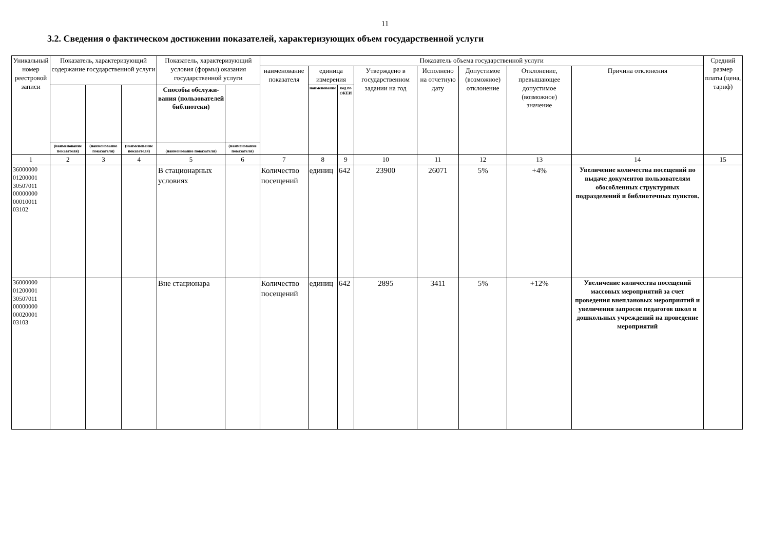11
3.2. Сведения о фактическом достижении показателей, характеризующих объем государственной услуги
| Уникальный номер реестровой записи | Показатель, характеризующий содержание государственной услуги | | | Показатель, характеризующий условия (формы) оказания государственной услуги | | Показатель объема государственной услуги | | | | | | | | Средний размер платы (цена, тариф) |
| --- | --- | --- | --- | --- | --- | --- | --- | --- | --- | --- | --- | --- | --- | --- |
| | | | | | | наименование показателя | единица измерения | | Утверждено в государственном задании на год | Исполнено на отчетную дату | Допустимое (возможное) отклонение | Отклонение, превышающее допустимое (возможное) значение | Причина отклонения | |
| | | | | Способы обслужи-вания (пользователей библиотеки) | | | наименование | код по ОКЕИ | | | | | | |
| | (наименование показателя) | (наименование показателя) | (наименование показателя) | (наименование показателя) | (наименование показателя) | | | | | | | | | |
| 1 | 2 | 3 | 4 | 5 | 6 | 7 | 8 | 9 | 10 | 11 | 12 | 13 | 14 | 15 |
| 36000000 01200001 30507011 00000000 00010011 03102 | | | | В стационарных условиях | | Количество посещений | единиц | 642 | 23900 | 26071 | 5% | +4% | Увеличение количества посещений по выдаче документов пользователям обособленных структурных подразделений и библиотечных пунктов. | |
| 36000000 01200001 30507011 00000000 00020001 03103 | | | | Вне стационара | | Количество посещений | единиц | 642 | 2895 | 3411 | 5% | +12% | Увеличение количества посещений массовых мероприятий за счет проведения внеплановых мероприятий и увеличения запросов педагогов школ и дошкольных учреждений на проведение мероприятий | |